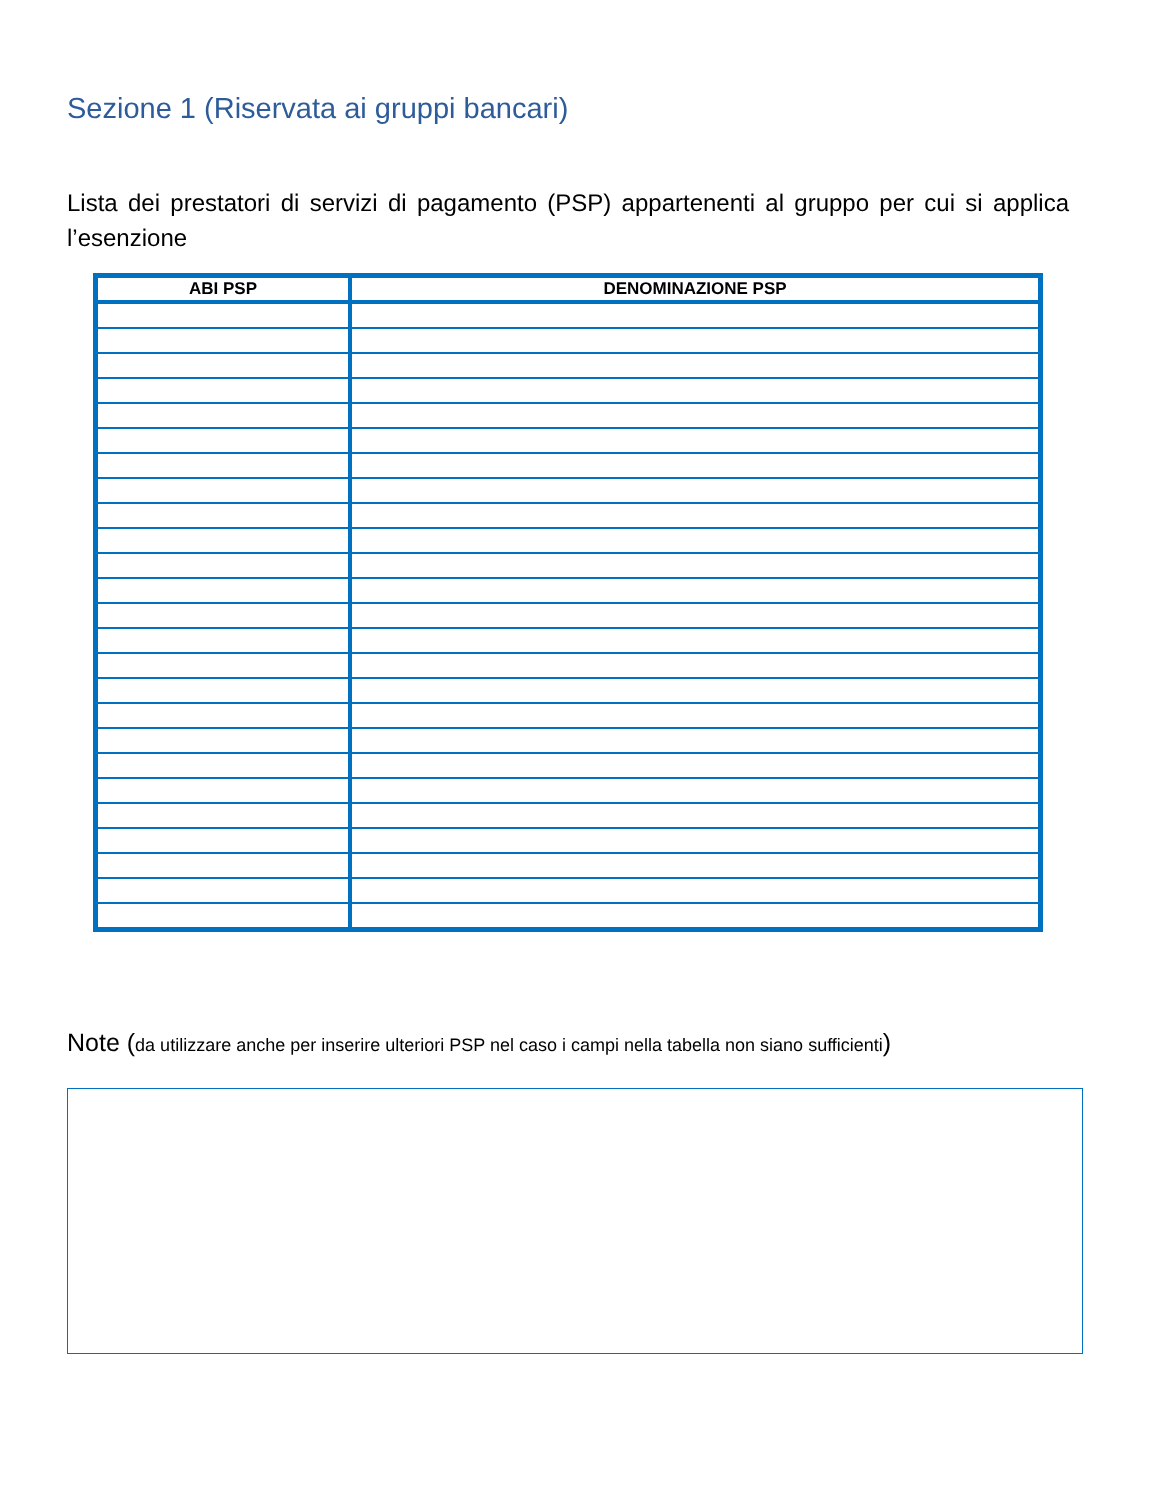Sezione 1 (Riservata ai gruppi bancari)
Lista dei prestatori di servizi di pagamento (PSP) appartenenti al gruppo per cui si applica l’esenzione
| ABI PSP | DENOMINAZIONE PSP |
| --- | --- |
Note (da utilizzare anche per inserire ulteriori PSP nel caso i campi nella tabella non siano sufficienti)